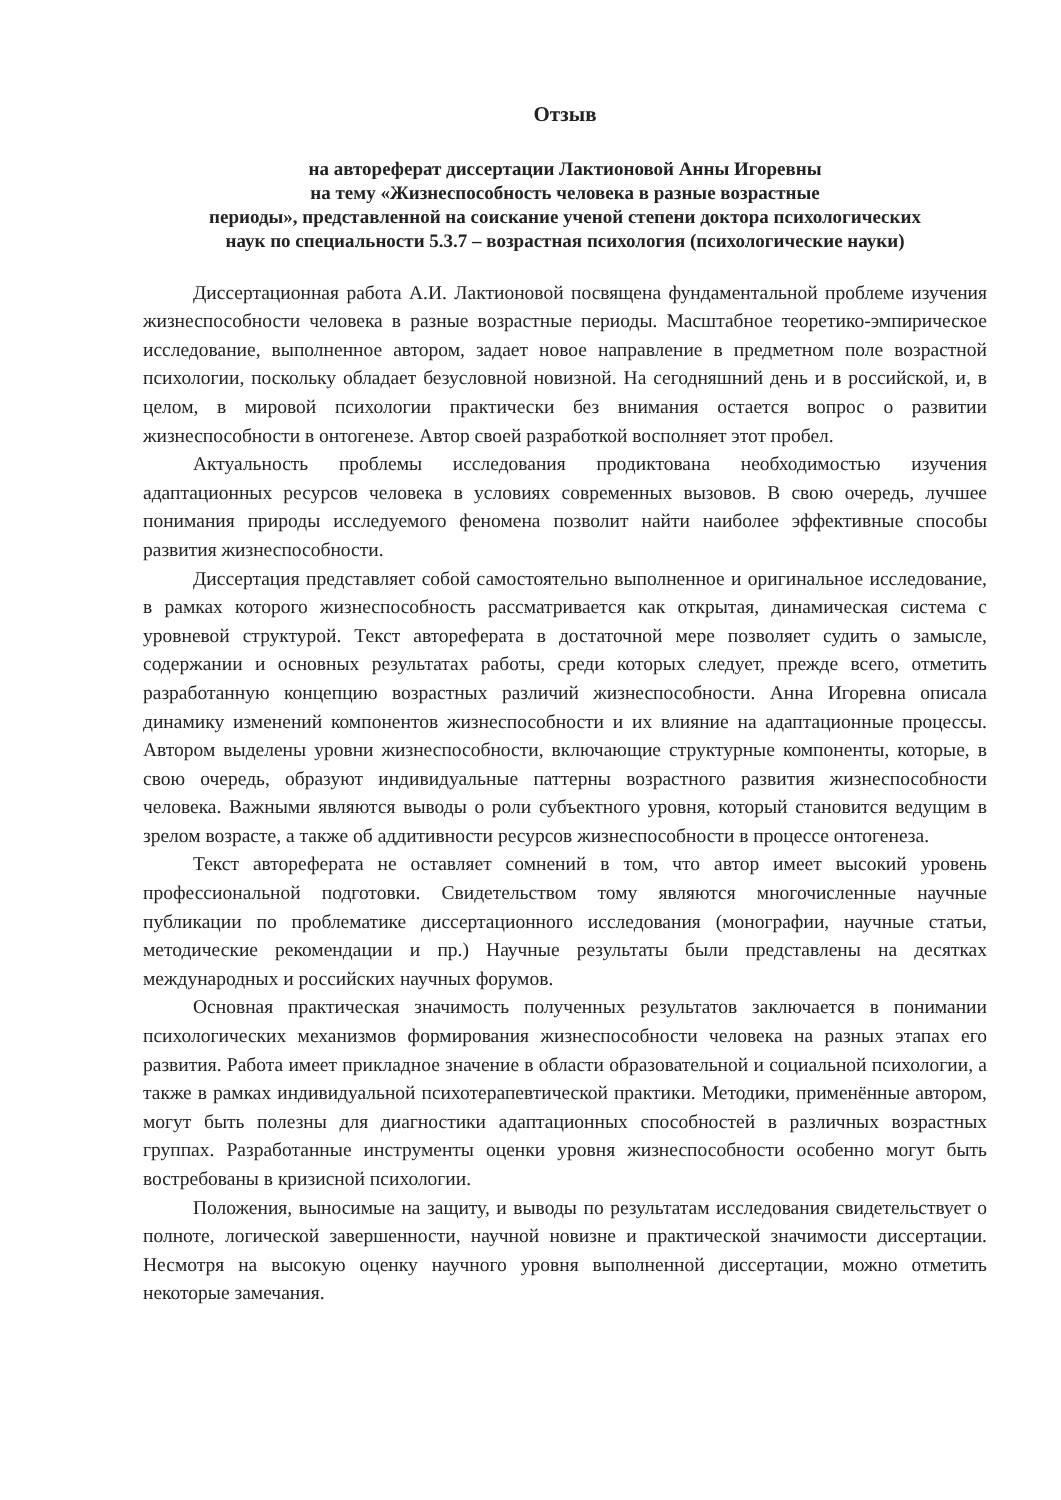Отзыв
на автореферат диссертации Лактионовой Анны Игоревны
на тему «Жизнеспособность человека в разные возрастные
периоды», представленной на соискание ученой степени доктора психологических
наук по специальности 5.3.7 – возрастная психология (психологические науки)
Диссертационная работа А.И. Лактионовой посвящена фундаментальной проблеме изучения жизнеспособности человека в разные возрастные периоды. Масштабное теоретико-эмпирическое исследование, выполненное автором, задает новое направление в предметном поле возрастной психологии, поскольку обладает безусловной новизной. На сегодняшний день и в российской, и, в целом, в мировой психологии практически без внимания остается вопрос о развитии жизнеспособности в онтогенезе. Автор своей разработкой восполняет этот пробел.
Актуальность проблемы исследования продиктована необходимостью изучения адаптационных ресурсов человека в условиях современных вызовов. В свою очередь, лучшее понимания природы исследуемого феномена позволит найти наиболее эффективные способы развития жизнеспособности.
Диссертация представляет собой самостоятельно выполненное и оригинальное исследование, в рамках которого жизнеспособность рассматривается как открытая, динамическая система с уровневой структурой. Текст автореферата в достаточной мере позволяет судить о замысле, содержании и основных результатах работы, среди которых следует, прежде всего, отметить разработанную концепцию возрастных различий жизнеспособности. Анна Игоревна описала динамику изменений компонентов жизнеспособности и их влияние на адаптационные процессы. Автором выделены уровни жизнеспособности, включающие структурные компоненты, которые, в свою очередь, образуют индивидуальные паттерны возрастного развития жизнеспособности человека. Важными являются выводы о роли субъектного уровня, который становится ведущим в зрелом возрасте, а также об аддитивности ресурсов жизнеспособности в процессе онтогенеза.
Текст автореферата не оставляет сомнений в том, что автор имеет высокий уровень профессиональной подготовки. Свидетельством тому являются многочисленные научные публикации по проблематике диссертационного исследования (монографии, научные статьи, методические рекомендации и пр.) Научные результаты были представлены на десятках международных и российских научных форумов.
Основная практическая значимость полученных результатов заключается в понимании психологических механизмов формирования жизнеспособности человека на разных этапах его развития. Работа имеет прикладное значение в области образовательной и социальной психологии, а также в рамках индивидуальной психотерапевтической практики. Методики, применённые автором, могут быть полезны для диагностики адаптационных способностей в различных возрастных группах. Разработанные инструменты оценки уровня жизнеспособности особенно могут быть востребованы в кризисной психологии.
Положения, выносимые на защиту, и выводы по результатам исследования свидетельствует о полноте, логической завершенности, научной новизне и практической значимости диссертации. Несмотря на высокую оценку научного уровня выполненной диссертации, можно отметить некоторые замечания.